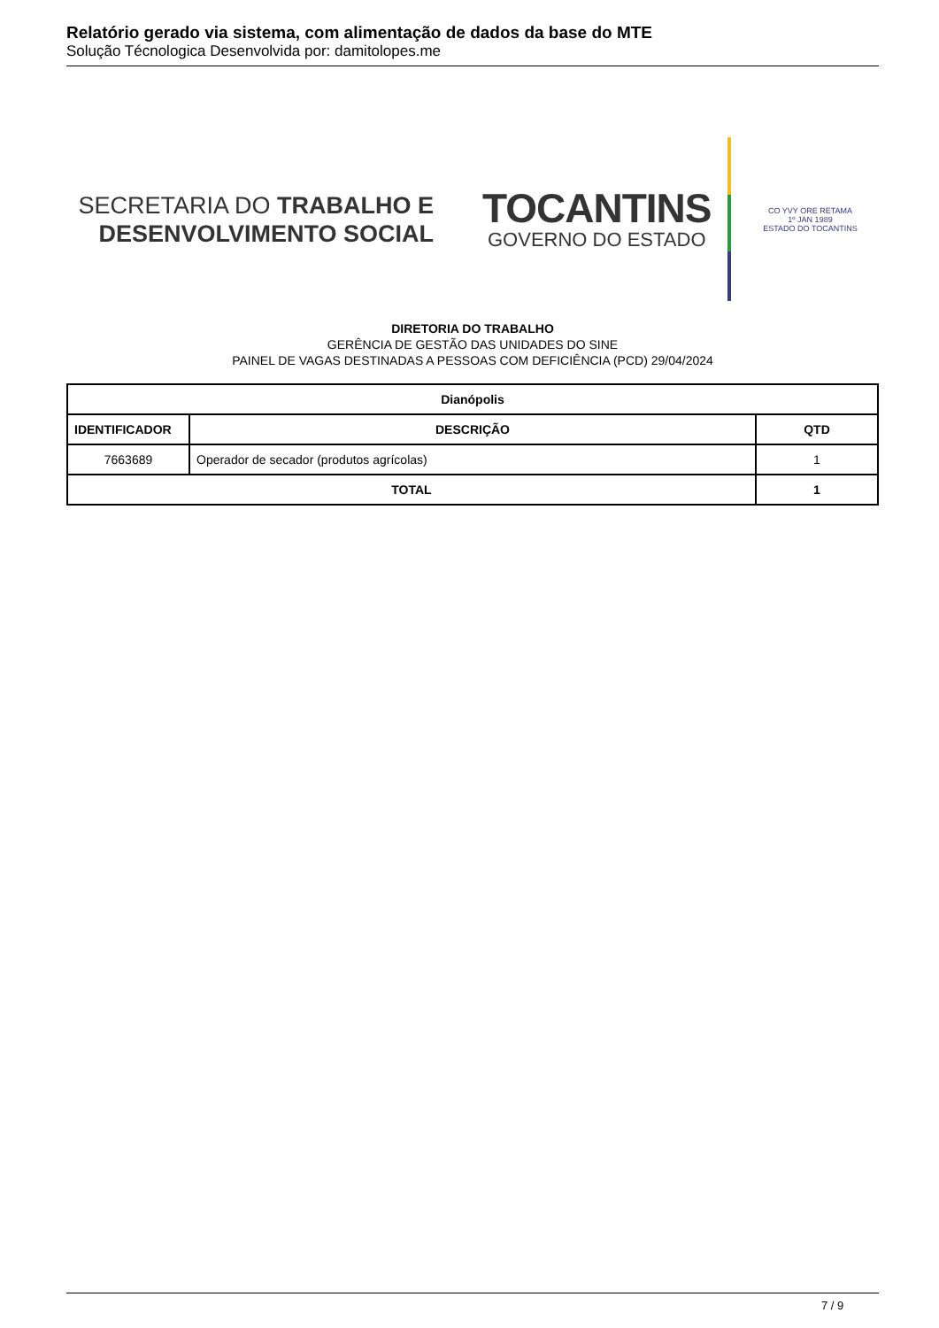Relatório gerado via sistema, com alimentação de dados da base do MTE
Solução Técnologica Desenvolvida por: damitolopes.me
SECRETARIA DO TRABALHO E
DESENVOLVIMENTO SOCIAL
TOCANTINS
GOVERNO DO ESTADO
CO YVY ORE RETAMA
1º JAN 1989
ESTADO DO TOCANTINS
DIRETORIA DO TRABALHO
GERÊNCIA DE GESTÃO DAS UNIDADES DO SINE
PAINEL DE VAGAS DESTINADAS A PESSOAS COM DEFICIÊNCIA (PCD) 29/04/2024
| Dianópolis | | |
| --- | --- | --- |
| IDENTIFICADOR | DESCRIÇÃO | QTD |
| 7663689 | Operador de secador (produtos agrícolas) | 1 |
| TOTAL | | 1 |
7 / 9